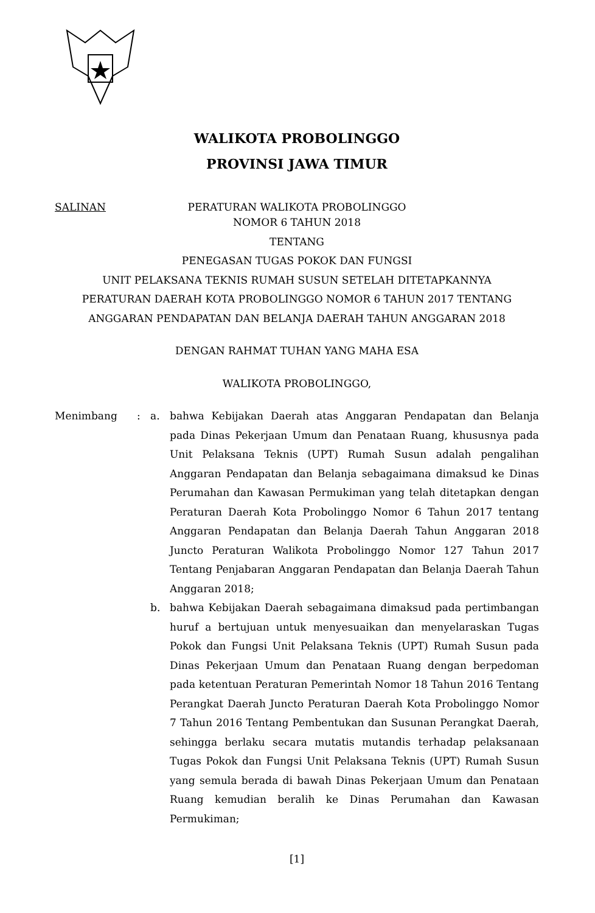WALIKOTA PROBOLINGGO
PROVINSI JAWA TIMUR
SALINAN
PERATURAN WALIKOTA PROBOLINGGO
NOMOR 6 TAHUN 2018
TENTANG
PENEGASAN TUGAS POKOK DAN FUNGSI
UNIT PELAKSANA TEKNIS RUMAH SUSUN SETELAH DITETAPKANNYA
PERATURAN DAERAH KOTA PROBOLINGGO NOMOR 6 TAHUN 2017 TENTANG
ANGGARAN PENDAPATAN DAN BELANJA DAERAH TAHUN ANGGARAN 2018
DENGAN RAHMAT TUHAN YANG MAHA ESA
WALIKOTA PROBOLINGGO,
Menimbang : a. bahwa Kebijakan Daerah atas Anggaran Pendapatan dan Belanja pada Dinas Pekerjaan Umum dan Penataan Ruang, khususnya pada Unit Pelaksana Teknis (UPT) Rumah Susun adalah pengalihan Anggaran Pendapatan dan Belanja sebagaimana dimaksud ke Dinas Perumahan dan Kawasan Permukiman yang telah ditetapkan dengan Peraturan Daerah Kota Probolinggo Nomor 6 Tahun 2017 tentang Anggaran Pendapatan dan Belanja Daerah Tahun Anggaran 2018 Juncto Peraturan Walikota Probolinggo Nomor 127 Tahun 2017 Tentang Penjabaran Anggaran Pendapatan dan Belanja Daerah Tahun Anggaran 2018;
b. bahwa Kebijakan Daerah sebagaimana dimaksud pada pertimbangan huruf a bertujuan untuk menyesuaikan dan menyelaraskan Tugas Pokok dan Fungsi Unit Pelaksana Teknis (UPT) Rumah Susun pada Dinas Pekerjaan Umum dan Penataan Ruang dengan berpedoman pada ketentuan Peraturan Pemerintah Nomor 18 Tahun 2016 Tentang Perangkat Daerah Juncto Peraturan Daerah Kota Probolinggo Nomor 7 Tahun 2016 Tentang Pembentukan dan Susunan Perangkat Daerah, sehingga berlaku secara mutatis mutandis terhadap pelaksanaan Tugas Pokok dan Fungsi Unit Pelaksana Teknis (UPT) Rumah Susun yang semula berada di bawah Dinas Pekerjaan Umum dan Penataan Ruang kemudian beralih ke Dinas Perumahan dan Kawasan Permukiman;
[1]